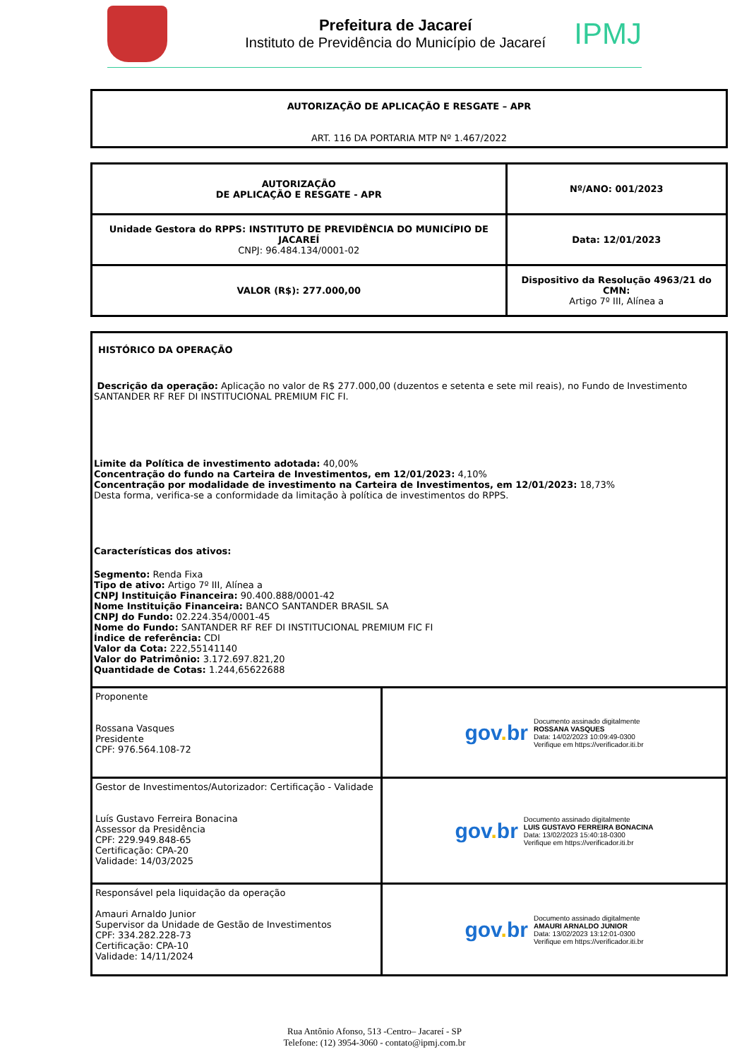Prefeitura de Jacareí
Instituto de Previdência do Município de Jacareí
IPMJ
AUTORIZAÇÃO DE APLICAÇÃO E RESGATE – APR
ART. 116 DA PORTARIA MTP Nº 1.467/2022
| AUTORIZAÇÃO DE APLICAÇÃO E RESGATE - APR | Nº/ANO: 001/2023 |
| Unidade Gestora do RPPS: INSTITUTO DE PREVIDÊNCIA DO MUNICÍPIO DE JACAREÍ CNPJ: 96.484.134/0001-02 | Data: 12/01/2023 |
| VALOR (R$): 277.000,00 | Dispositivo da Resolução 4963/21 do CMN: Artigo 7º III, Alínea a |
| HISTÓRICO DA OPERAÇÃO Descrição da operação: Aplicação no valor de R$ 277.000,00 (duzentos e setenta e sete mil reais), no Fundo de Investimento SANTANDER RF REF DI INSTITUCIONAL PREMIUM FIC FI. Limite da Política de investimento adotada: 40,00% Concentração do fundo na Carteira de Investimentos, em 12/01/2023: 4,10% Concentração por modalidade de investimento na Carteira de Investimentos, em 12/01/2023: 18,73% Desta forma, verifica-se a conformidade da limitação à política de investimentos do RPPS. Características dos ativos: Segmento: Renda Fixa Tipo de ativo: Artigo 7º III, Alínea a CNPJ Instituição Financeira: 90.400.888/0001-42 Nome Instituição Financeira: BANCO SANTANDER BRASIL SA CNPJ do Fundo: 02.224.354/0001-45 Nome do Fundo: SANTANDER RF REF DI INSTITUCIONAL PREMIUM FIC FI Índice de referência: CDI Valor da Cota: 222,55141140 Valor do Patrimônio: 3.172.697.821,20 Quantidade de Cotas: 1.244,65622688 | |
| Proponente Rossana Vasques Presidente CPF: 976.564.108-72 | gov . br Documento assinado digitalmente ROSSANA VASQUES Data: 14/02/2023 10:09:49-0300 Verifique em https://verificador.iti.br |
| Gestor de Investimentos/Autorizador: Certificação - Validade Luís Gustavo Ferreira Bonacina Assessor da Presidência CPF: 229.949.848-65 Certificação: CPA-20 Validade: 14/03/2025 | gov . br Documento assinado digitalmente LUIS GUSTAVO FERREIRA BONACINA Data: 13/02/2023 15:40:18-0300 Verifique em https://verificador.iti.br |
| Responsável pela liquidação da operação Amauri Arnaldo Junior Supervisor da Unidade de Gestão de Investimentos CPF: 334.282.228-73 Certificação: CPA-10 Validade: 14/11/2024 | gov . br Documento assinado digitalmente AMAURI ARNALDO JUNIOR Data: 13/02/2023 13:12:01-0300 Verifique em https://verificador.iti.br |
Rua Antônio Afonso, 513 -Centro– Jacareí - SP
Telefone: (12) 3954-3060 - contato@ipmj.com.br